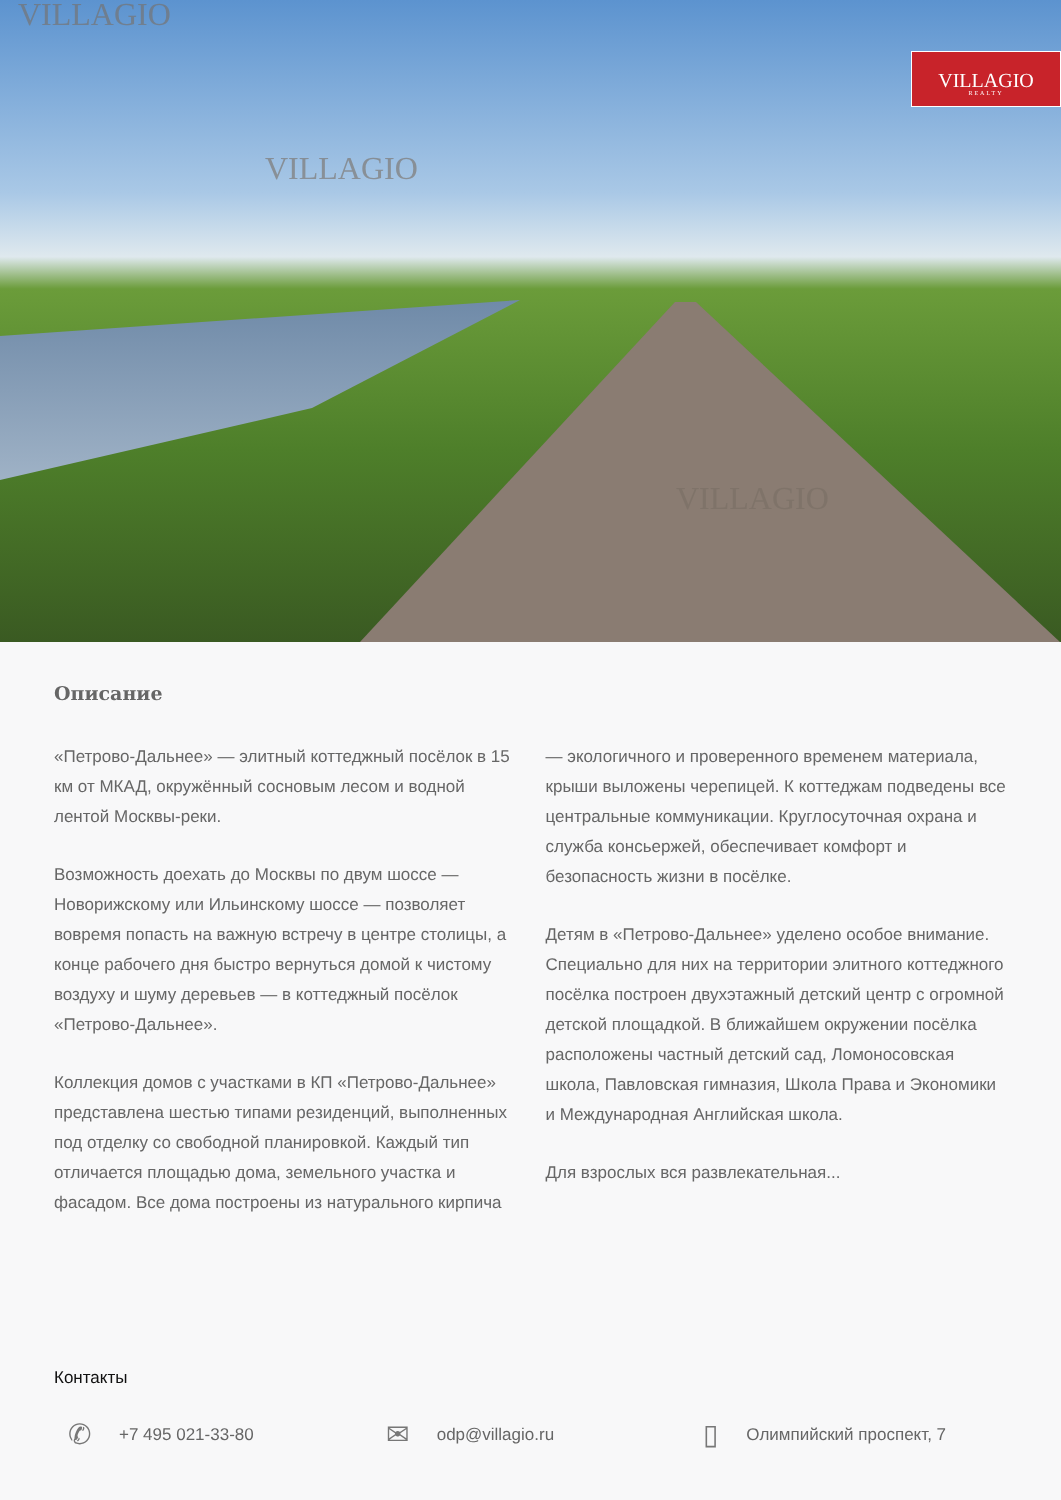VILLAGIO
VILLAGIO
VILLAGIO
VILLAGIO
REALTY
Описание
«Петрово-Дальнее» — элитный коттеджный посёлок в 15 км от МКАД, окружённый сосновым лесом и водной лентой Москвы-реки.
Возможность доехать до Москвы по двум шоссе — Новорижскому или Ильинскому шоссе — позволяет вовремя попасть на важную встречу в центре столицы, а конце рабочего дня быстро вернуться домой к чистому воздуху и шуму деревьев — в коттеджный посёлок «Петрово-Дальнее».
Коллекция домов с участками в КП «Петрово-Дальнее» представлена шестью типами резиденций, выполненных под отделку со свободной планировкой. Каждый тип отличается площадью дома, земельного участка и фасадом. Все дома построены из натурального кирпича — экологичного и проверенного временем материала, крыши выложены черепицей. К коттеджам подведены все центральные коммуникации. Круглосуточная охрана и служба консьержей, обеспечивает комфорт и безопасность жизни в посёлке.
Детям в «Петрово-Дальнее» уделено особое внимание. Специально для них на территории элитного коттеджного посёлка построен двухэтажный детский центр с огромной детской площадкой. В ближайшем окружении посёлка расположены частный детский сад, Ломоносовская школа, Павловская гимназия, Школа Права и Экономики и Международная Английская школа.
Для взрослых вся развлекательная...
Контакты
✆ +7 495 021-33-80
✉ odp@villagio.ru
▯ Олимпийский проспект, 7